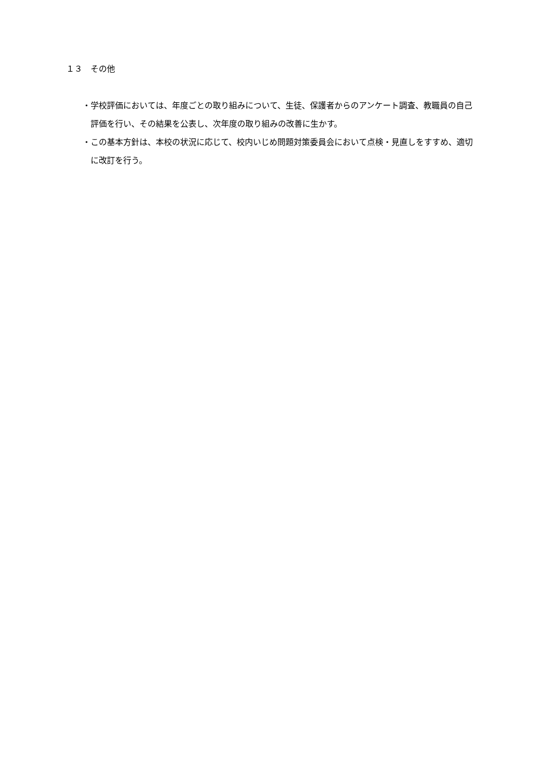１３　その他
・学校評価においては、年度ごとの取り組みについて、生徒、保護者からのアンケート調査、教職員の自己評価を行い、その結果を公表し、次年度の取り組みの改善に生かす。
・この基本方針は、本校の状況に応じて、校内いじめ問題対策委員会において点検・見直しをすすめ、適切に改訂を行う。